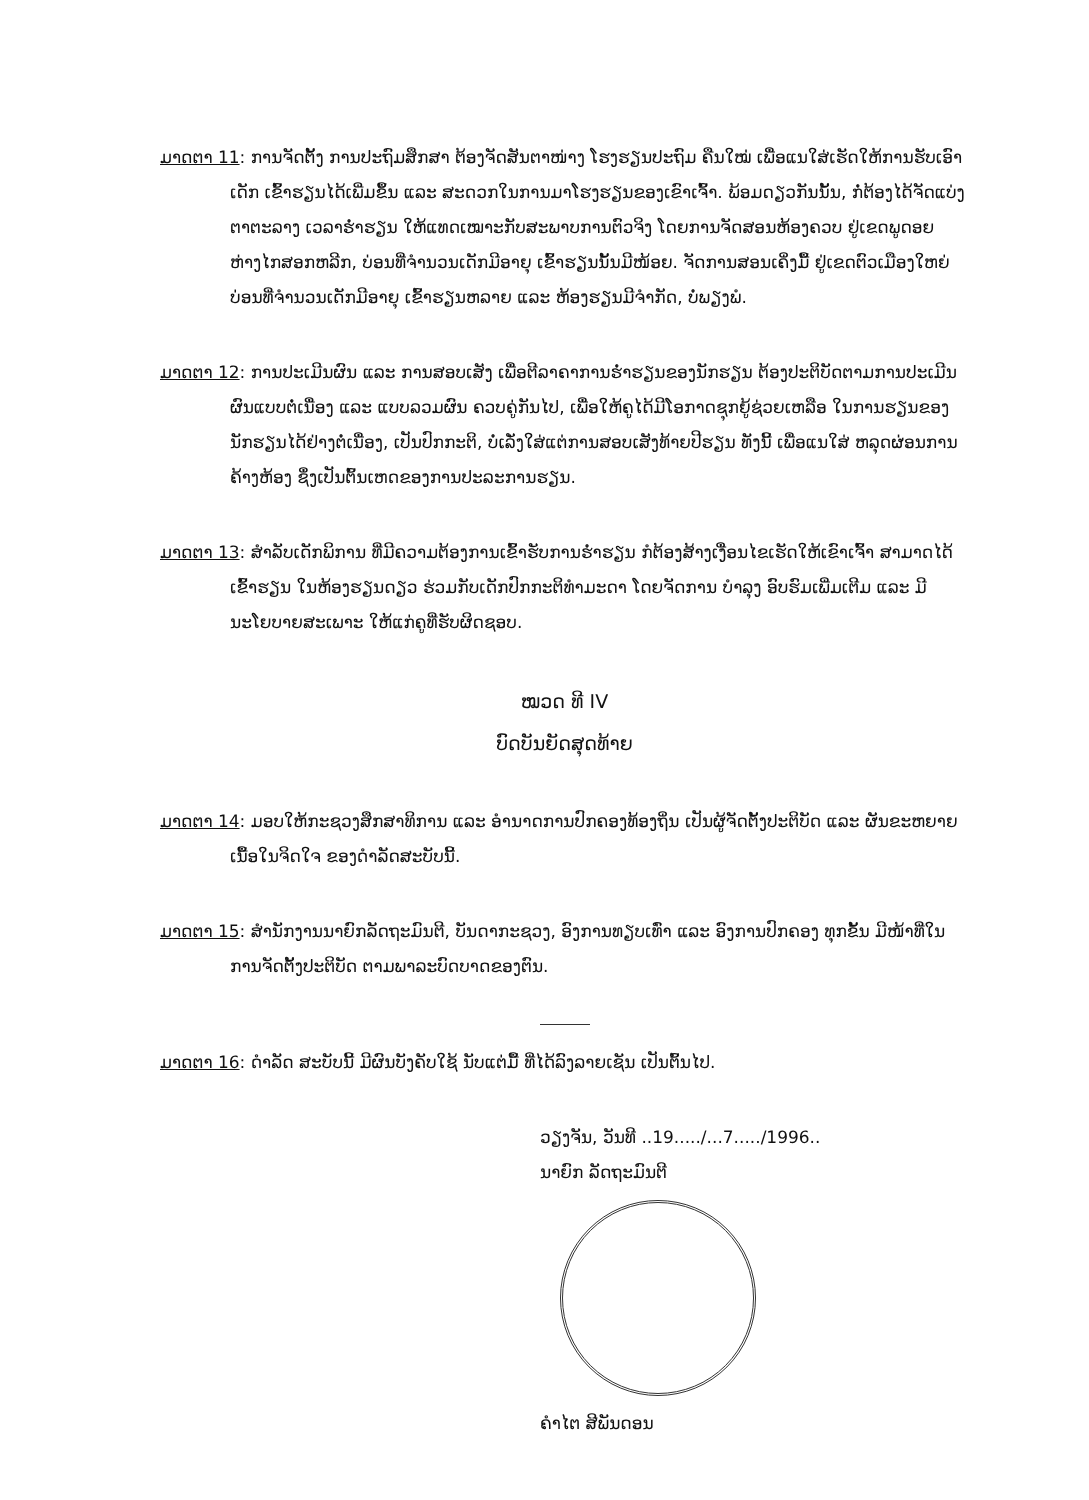ມາດຕາ 11: ການຈັດຕັ້ງ ການປະຖົມສຶກສາ ຕ້ອງຈັດສັນຕາໜ່າງ ໂຮງຮຽນປະຖົມ ຄືນໃໝ່ ເພື່ອແນໃສ່ເຮັດໃຫ້ການຮັບເອົາເດັກ ເຂົ້າຮຽນໄດ້ເພີ່ມຂຶ້ນ ແລະ ສະດວກໃນການມາໂຮງຮຽນຂອງເຂົາເຈົ້າ. ພ້ອມດຽວກັນນັ້ນ, ກໍ່ຕ້ອງໄດ້ຈັດແບ່ງຕາຕະລາງ ເວລາຮໍ່າຮຽນ ໃຫ້ແທດເໝາະກັບສະພາບການຕົວຈິງ ໂດຍການຈັດສອນຫ້ອງຄວບ ຢູ່ເຂດພູດອຍຫ່າງໄກສອກຫລີກ, ບ່ອນທີ່ຈຳນວນເດັກມີອາຍຸ ເຂົ້າຮຽນນັ້ນມີໜ້ອຍ. ຈັດການສອນເຄິ່ງມື້ ຢູ່ເຂດຕົວເມືອງໃຫຍ່ ບ່ອນທີ່ຈຳນວນເດັກມີອາຍຸ ເຂົ້າຮຽນຫລາຍ ແລະ ຫ້ອງຮຽນມີຈຳກັດ, ບໍ່ພຽງພໍ.
ມາດຕາ 12: ການປະເມີນຜົນ ແລະ ການສອບເສັງ ເພື່ອຕີລາຄາການຮໍ່າຮຽນຂອງນັກຮຽນ ຕ້ອງປະຕິບັດຕາມການປະເມີນຜົນແບບຕໍ່ເນື່ອງ ແລະ ແບບລວມຜົນ ຄວບຄູ່ກັນໄປ, ເພື່ອໃຫ້ຄູໄດ້ມີໂອກາດຊຸກຍູ້ຊ່ວຍເຫລືອ ໃນການຮຽນຂອງນັກຮຽນໄດ້ຢ່າງຕໍ່ເນື່ອງ, ເປັນປົກກະຕິ, ບໍ່ເລັ່ງໃສ່ແຕ່ການສອບເສັງທ້າຍປີຮຽນ ທັງນີ້ ເພື່ອແນໃສ່ ຫລຸດຜ່ອນການຄ້າງຫ້ອງ ຊຶ່ງເປັນຕົ້ນເຫດຂອງການປະລະການຮຽນ.
ມາດຕາ 13: ສຳລັບເດັກພິການ ທີ່ມີຄວາມຕ້ອງການເຂົ້າຮັບການຮໍ່າຮຽນ ກໍຕ້ອງສ້າງເງື່ອນໄຂເຮັດໃຫ້ເຂົາເຈົ້າ ສາມາດໄດ້ເຂົ້າຮຽນ ໃນຫ້ອງຮຽນດຽວ ຮ່ວມກັບເດັກປົກກະຕິທຳມະດາ ໂດຍຈັດການ ບຳລຸງ ອົບຮົມເພີ່ມເຕີມ ແລະ ມີນະໂຍບາຍສະເພາະ ໃຫ້ແກ່ຄູທີ່ຮັບຜິດຊອບ.
ໝວດ ທີ IV
ບົດບັນຍັດສຸດທ້າຍ
ມາດຕາ 14: ມອບໃຫ້ກະຊວງສຶກສາທິການ ແລະ ອຳນາດການປົກຄອງທ້ອງຖິ່ນ ເປັນຜູ້ຈັດຕັ້ງປະຕິບັດ ແລະ ຜັນຂະຫຍາຍເນື້ອໃນຈິດໃຈ ຂອງດຳລັດສະບັບນີ້.
ມາດຕາ 15: ສຳນັກງານນາຍົກລັດຖະມົນຕີ, ບັນດາກະຊວງ, ອົງການທຽບເທົ່າ ແລະ ອົງການປົກຄອງ ທຸກຂັ້ນ ມີໜ້າທີ່ໃນການຈັດຕັ້ງປະຕິບັດ ຕາມພາລະບົດບາດຂອງຕົນ.
ມາດຕາ 16: ດຳລັດ ສະບັບນີ້ ມີຜົນບັງຄັບໃຊ້ ນັບແຕ່ມື້ ທີ່ໄດ້ລົງລາຍເຊັນ ເປັນຕົ້ນໄປ.
ວຽງຈັນ, ວັນທີ ..19...../...7...../1996..
ນາຍົກ ລັດຖະມົນຕີ
ຄຳໄຕ ສີພັນດອນ